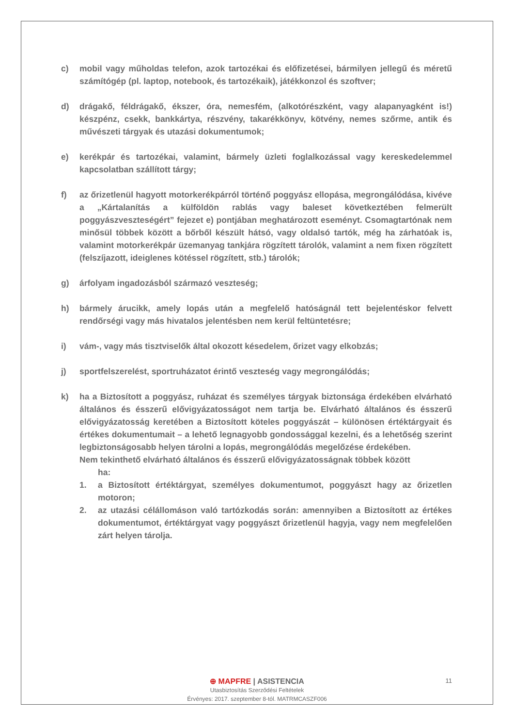c) mobil vagy műholdas telefon, azok tartozékai és előfizetései, bármilyen jellegű és méretű számítógép (pl. laptop, notebook, és tartozékaik), játékkonzol és szoftver;
d) drágakő, féldrágakő, ékszer, óra, nemesfém, (alkotórészként, vagy alapanyagként is!) készpénz, csekk, bankkártya, részvény, takarékkönyv, kötvény, nemes szőrme, antik és művészeti tárgyak és utazási dokumentumok;
e) kerékpár és tartozékai, valamint, bármely üzleti foglalkozással vagy kereskedelemmel kapcsolatban szállított tárgy;
f) az őrizetlenül hagyott motorkerékpárról történő poggyász ellopása, megrongálódása, kivéve a „Kártalanítás a külföldön rablás vagy baleset következtében felmerült poggyászveszteségért” fejezet e) pontjában meghatározott eseményt. Csomagtartónak nem minősül többek között a bőrből készült hátsó, vagy oldalsó tartók, még ha zárhatóak is, valamint motorkerékpár üzemanyag tankjára rögzített tárolók, valamint a nem fixen rögzített (felszíjazott, ideiglenes kötéssel rögzített, stb.) tárolók;
g) árfolyam ingadozásból származó veszteség;
h) bármely árucikk, amely lopás után a megfelelő hatóságnál tett bejelentéskor felvett rendőrségi vagy más hivatalos jelentésben nem kerül feltüntetésre;
i) vám-, vagy más tisztviselők által okozott késedelem, őrizet vagy elkobzás;
j) sportfelszerelést, sportruházatot érintő veszteség vagy megrongálódás;
k) ha a Biztosított a poggyász, ruházat és személyes tárgyak biztonsága érdekében elvárható általános és ésszerű elővigyázatosságot nem tartja be. Elvárható általános és ésszerű elővigyázatosság keretében a Biztosított köteles poggyászát – különösen értéktárgyait és értékes dokumentumait – a lehető legnagyobb gondossággal kezelni, és a lehetőség szerint legbiztonságosabb helyen tárolni a lopás, megrongálódás megelőzése érdekében.
Nem tekinthető elvárható általános és ésszerű elővigyázatosságnak többek között
ha:
1. a Biztosított értéktárgyat, személyes dokumentumot, poggyászt hagy az őrizetlen motoron;
2. az utazási célállomáson való tartózkodás során: amennyiben a Biztosított az értékes dokumentumot, értéktárgyat vagy poggyászt őrizetlenül hagyja, vagy nem megfelelően zárt helyen tárolja.
11
⊕ MAPFRE | ASISTENCIA
Utasbiztosítás Szerződési Feltételek
Érvényes: 2017. szeptember 8-tól. MATRMCASZF006